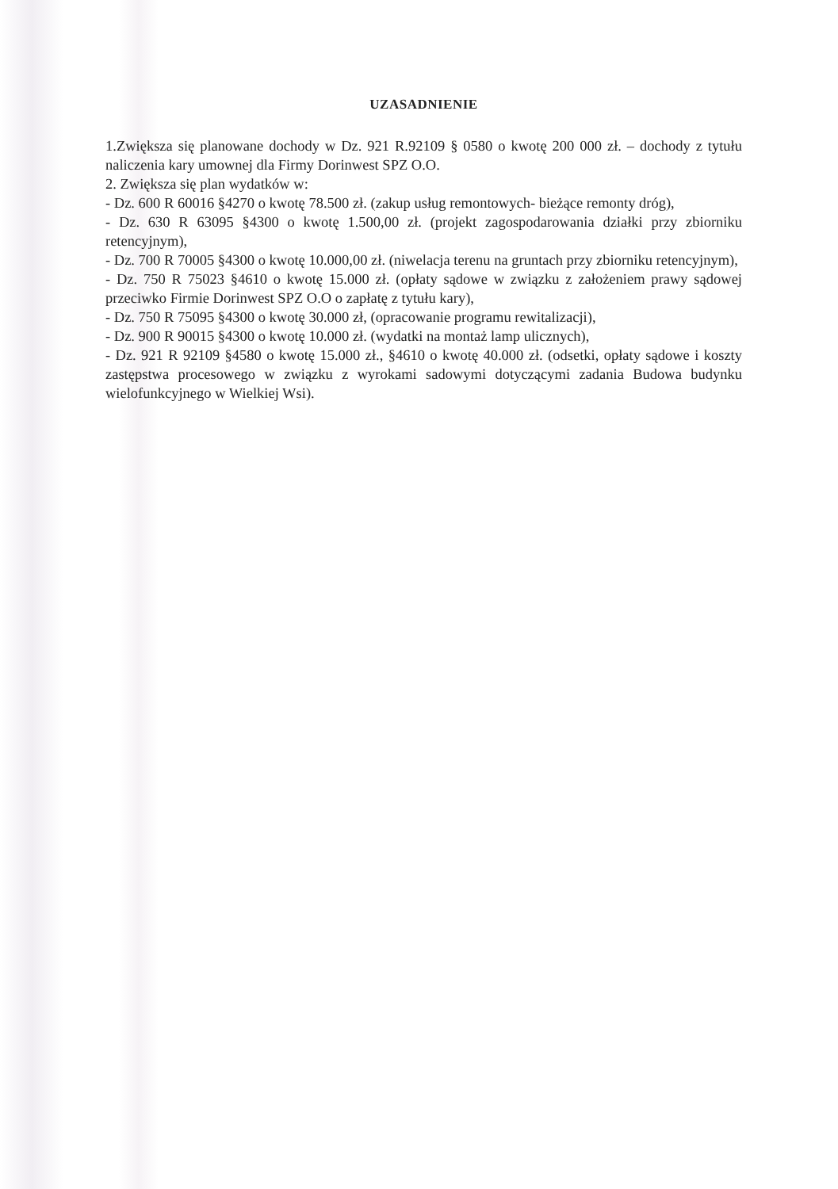UZASADNIENIE
1.Zwiększa się planowane dochody w Dz. 921 R.92109 § 0580 o kwotę 200 000 zł. – dochody z tytułu naliczenia kary umownej dla Firmy Dorinwest SPZ O.O.
2. Zwiększa się plan wydatków w:
- Dz. 600 R 60016 §4270 o kwotę 78.500 zł. (zakup usług remontowych- bieżące remonty dróg),
- Dz. 630 R 63095 §4300 o kwotę 1.500,00 zł. (projekt zagospodarowania działki przy zbiorniku retencyjnym),
- Dz. 700 R 70005 §4300 o kwotę 10.000,00 zł. (niwelacja terenu na gruntach przy zbiorniku retencyjnym),
- Dz. 750 R 75023 §4610 o kwotę 15.000 zł. (opłaty sądowe w związku z założeniem prawy sądowej przeciwko Firmie Dorinwest SPZ O.O o zapłatę z tytułu kary),
- Dz. 750 R 75095 §4300 o kwotę 30.000 zł, (opracowanie programu rewitalizacji),
- Dz. 900 R 90015 §4300 o kwotę 10.000 zł. (wydatki na montaż lamp ulicznych),
- Dz. 921 R 92109 §4580 o kwotę 15.000 zł., §4610 o kwotę 40.000 zł. (odsetki, opłaty sądowe i koszty zastępstwa procesowego w związku z wyrokami sadowymi dotyczącymi zadania Budowa budynku wielofunkcyjnego w Wielkiej Wsi).